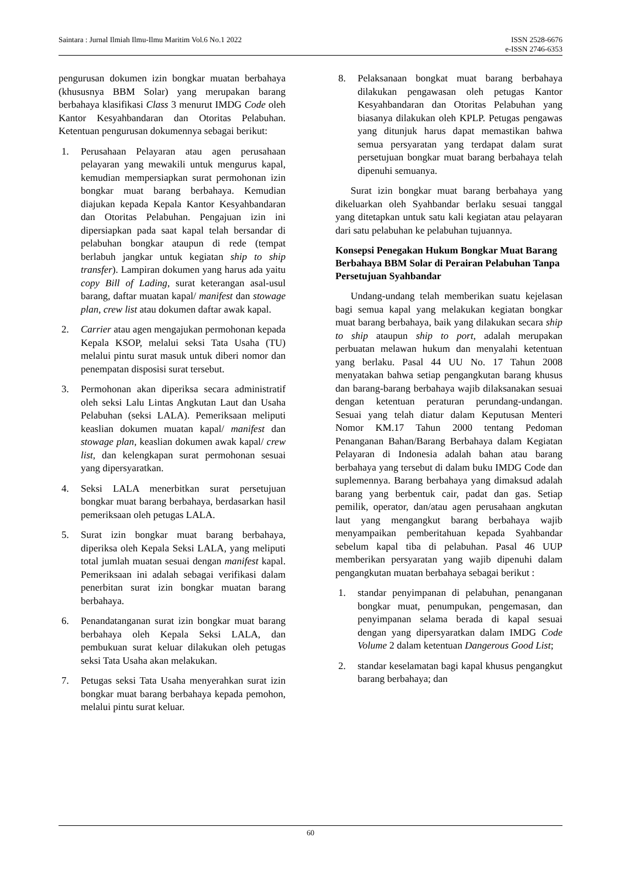Saintara : Jurnal Ilmiah Ilmu-Ilmu Maritim Vol.6 No.1 2022
ISSN 2528-6676
e-ISSN 2746-6353
pengurusan dokumen izin bongkar muatan berbahaya (khususnya BBM Solar) yang merupakan barang berbahaya klasifikasi Class 3 menurut IMDG Code oleh Kantor Kesyahbandaran dan Otoritas Pelabuhan. Ketentuan pengurusan dokumennya sebagai berikut:
1. Perusahaan Pelayaran atau agen perusahaan pelayaran yang mewakili untuk mengurus kapal, kemudian mempersiapkan surat permohonan izin bongkar muat barang berbahaya. Kemudian diajukan kepada Kepala Kantor Kesyahbandaran dan Otoritas Pelabuhan. Pengajuan izin ini dipersiapkan pada saat kapal telah bersandar di pelabuhan bongkar ataupun di rede (tempat berlabuh jangkar untuk kegiatan ship to ship transfer). Lampiran dokumen yang harus ada yaitu copy Bill of Lading, surat keterangan asal-usul barang, daftar muatan kapal/ manifest dan stowage plan, crew list atau dokumen daftar awak kapal.
2. Carrier atau agen mengajukan permohonan kepada Kepala KSOP, melalui seksi Tata Usaha (TU) melalui pintu surat masuk untuk diberi nomor dan penempatan disposisi surat tersebut.
3. Permohonan akan diperiksa secara administratif oleh seksi Lalu Lintas Angkutan Laut dan Usaha Pelabuhan (seksi LALA). Pemeriksaan meliputi keaslian dokumen muatan kapal/ manifest dan stowage plan, keaslian dokumen awak kapal/ crew list, dan kelengkapan surat permohonan sesuai yang dipersyaratkan.
4. Seksi LALA menerbitkan surat persetujuan bongkar muat barang berbahaya, berdasarkan hasil pemeriksaan oleh petugas LALA.
5. Surat izin bongkar muat barang berbahaya, diperiksa oleh Kepala Seksi LALA, yang meliputi total jumlah muatan sesuai dengan manifest kapal. Pemeriksaan ini adalah sebagai verifikasi dalam penerbitan surat izin bongkar muatan barang berbahaya.
6. Penandatanganan surat izin bongkar muat barang berbahaya oleh Kepala Seksi LALA, dan pembukuan surat keluar dilakukan oleh petugas seksi Tata Usaha akan melakukan.
7. Petugas seksi Tata Usaha menyerahkan surat izin bongkar muat barang berbahaya kepada pemohon, melalui pintu surat keluar.
8. Pelaksanaan bongkat muat barang berbahaya dilakukan pengawasan oleh petugas Kantor Kesyahbandaran dan Otoritas Pelabuhan yang biasanya dilakukan oleh KPLP. Petugas pengawas yang ditunjuk harus dapat memastikan bahwa semua persyaratan yang terdapat dalam surat persetujuan bongkar muat barang berbahaya telah dipenuhi semuanya.
Surat izin bongkar muat barang berbahaya yang dikeluarkan oleh Syahbandar berlaku sesuai tanggal yang ditetapkan untuk satu kali kegiatan atau pelayaran dari satu pelabuhan ke pelabuhan tujuannya.
Konsepsi Penegakan Hukum Bongkar Muat Barang Berbahaya BBM Solar di Perairan Pelabuhan Tanpa Persetujuan Syahbandar
Undang-undang telah memberikan suatu kejelasan bagi semua kapal yang melakukan kegiatan bongkar muat barang berbahaya, baik yang dilakukan secara ship to ship ataupun ship to port, adalah merupakan perbuatan melawan hukum dan menyalahi ketentuan yang berlaku. Pasal 44 UU No. 17 Tahun 2008 menyatakan bahwa setiap pengangkutan barang khusus dan barang-barang berbahaya wajib dilaksanakan sesuai dengan ketentuan peraturan perundang-undangan. Sesuai yang telah diatur dalam Keputusan Menteri Nomor KM.17 Tahun 2000 tentang Pedoman Penanganan Bahan/Barang Berbahaya dalam Kegiatan Pelayaran di Indonesia adalah bahan atau barang berbahaya yang tersebut di dalam buku IMDG Code dan suplemennya. Barang berbahaya yang dimaksud adalah barang yang berbentuk cair, padat dan gas. Setiap pemilik, operator, dan/atau agen perusahaan angkutan laut yang mengangkut barang berbahaya wajib menyampaikan pemberitahuan kepada Syahbandar sebelum kapal tiba di pelabuhan. Pasal 46 UUP memberikan persyaratan yang wajib dipenuhi dalam pengangkutan muatan berbahaya sebagai berikut :
1. standar penyimpanan di pelabuhan, penanganan bongkar muat, penumpukan, pengemasan, dan penyimpanan selama berada di kapal sesuai dengan yang dipersyaratkan dalam IMDG Code Volume 2 dalam ketentuan Dangerous Good List;
2. standar keselamatan bagi kapal khusus pengangkut barang berbahaya; dan
60